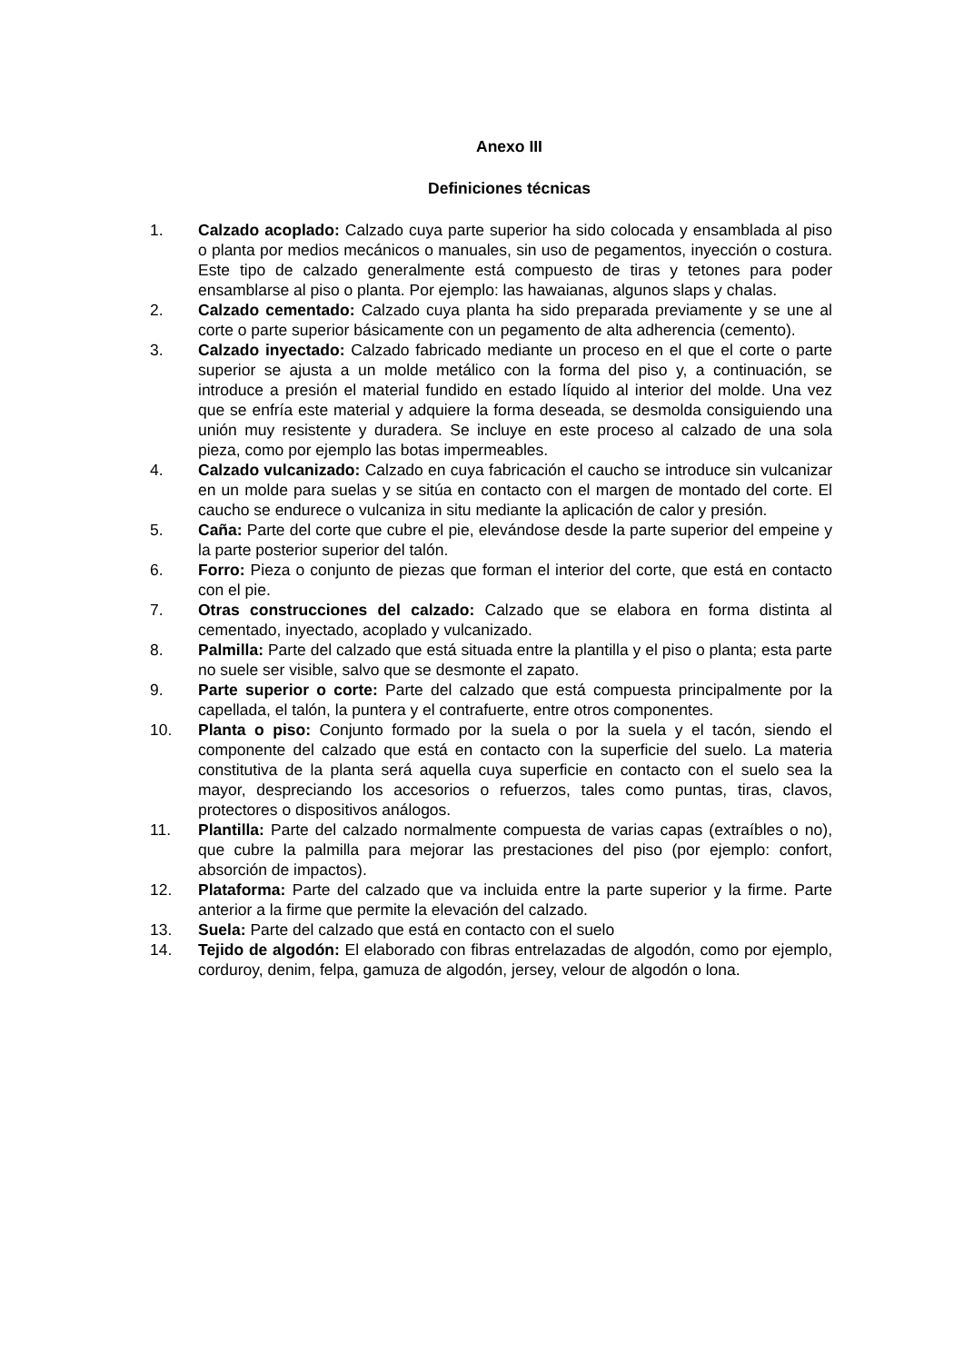Anexo III
Definiciones técnicas
1. Calzado acoplado: Calzado cuya parte superior ha sido colocada y ensamblada al piso o planta por medios mecánicos o manuales, sin uso de pegamentos, inyección o costura. Este tipo de calzado generalmente está compuesto de tiras y tetones para poder ensamblarse al piso o planta. Por ejemplo: las hawaianas, algunos slaps y chalas.
2. Calzado cementado: Calzado cuya planta ha sido preparada previamente y se une al corte o parte superior básicamente con un pegamento de alta adherencia (cemento).
3. Calzado inyectado: Calzado fabricado mediante un proceso en el que el corte o parte superior se ajusta a un molde metálico con la forma del piso y, a continuación, se introduce a presión el material fundido en estado líquido al interior del molde. Una vez que se enfría este material y adquiere la forma deseada, se desmolda consiguiendo una unión muy resistente y duradera. Se incluye en este proceso al calzado de una sola pieza, como por ejemplo las botas impermeables.
4. Calzado vulcanizado: Calzado en cuya fabricación el caucho se introduce sin vulcanizar en un molde para suelas y se sitúa en contacto con el margen de montado del corte. El caucho se endurece o vulcaniza in situ mediante la aplicación de calor y presión.
5. Caña: Parte del corte que cubre el pie, elevándose desde la parte superior del empeine y la parte posterior superior del talón.
6. Forro: Pieza o conjunto de piezas que forman el interior del corte, que está en contacto con el pie.
7. Otras construcciones del calzado: Calzado que se elabora en forma distinta al cementado, inyectado, acoplado y vulcanizado.
8. Palmilla: Parte del calzado que está situada entre la plantilla y el piso o planta; esta parte no suele ser visible, salvo que se desmonte el zapato.
9. Parte superior o corte: Parte del calzado que está compuesta principalmente por la capellada, el talón, la puntera y el contrafuerte, entre otros componentes.
10. Planta o piso: Conjunto formado por la suela o por la suela y el tacón, siendo el componente del calzado que está en contacto con la superficie del suelo. La materia constitutiva de la planta será aquella cuya superficie en contacto con el suelo sea la mayor, despreciando los accesorios o refuerzos, tales como puntas, tiras, clavos, protectores o dispositivos análogos.
11. Plantilla: Parte del calzado normalmente compuesta de varias capas (extraíbles o no), que cubre la palmilla para mejorar las prestaciones del piso (por ejemplo: confort, absorción de impactos).
12. Plataforma: Parte del calzado que va incluida entre la parte superior y la firme. Parte anterior a la firme que permite la elevación del calzado.
13. Suela: Parte del calzado que está en contacto con el suelo
14. Tejido de algodón: El elaborado con fibras entrelazadas de algodón, como por ejemplo, corduroy, denim, felpa, gamuza de algodón, jersey, velour de algodón o lona.